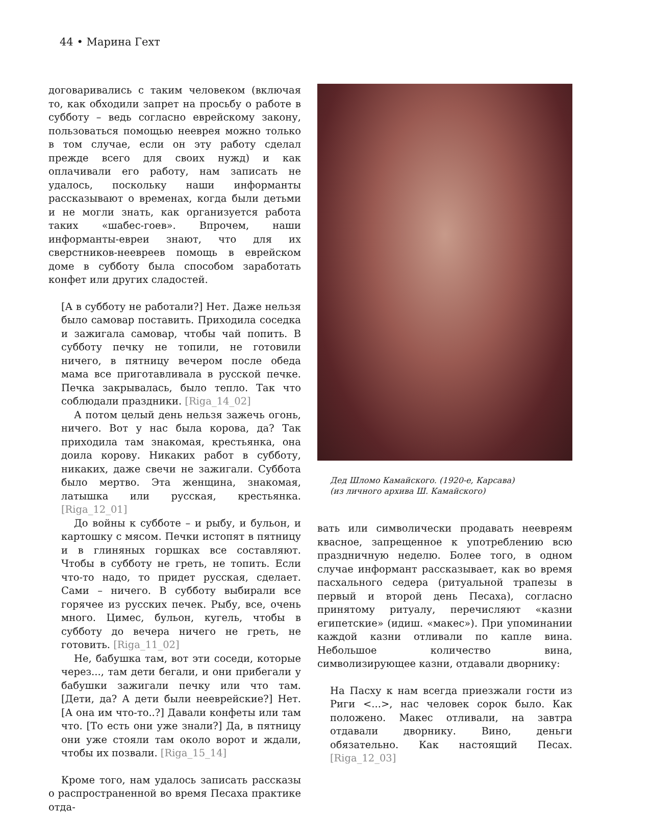44 • Марина Гехт
договаривались с таким человеком (включая то, как обходили запрет на просьбу о работе в субботу – ведь согласно еврейскому закону, пользоваться помощью нееврея можно только в том случае, если он эту работу сделал прежде всего для своих нужд) и как оплачивали его работу, нам записать не удалось, поскольку наши информанты рассказывают о временах, когда были детьми и не могли знать, как организуется работа таких «шабес-гоев». Впрочем, наши информанты-евреи знают, что для их сверстников-неевреев помощь в еврейском доме в субботу была способом заработать конфет или других сладостей.
[А в субботу не работали?] Нет. Даже нельзя было самовар поставить. Приходила соседка и зажигала самовар, чтобы чай попить. В субботу печку не топили, не готовили ничего, в пятницу вечером после обеда мама все приготавливала в русской печке. Печка закрывалась, было тепло. Так что соблюдали праздники. [Riga_14_02]
А потом целый день нельзя зажечь огонь, ничего. Вот у нас была корова, да? Так приходила там знакомая, крестьянка, она доила корову. Никаких работ в субботу, никаких, даже свечи не зажигали. Суббота было мертво. Эта женщина, знакомая, латышка или русская, крестьянка. [Riga_12_01]
До войны к субботе – и рыбу, и бульон, и картошку с мясом. Печки истопят в пятницу и в глиняных горшках все составляют. Чтобы в субботу не греть, не топить. Если что-то надо, то придет русская, сделает. Сами – ничего. В субботу выбирали все горячее из русских печек. Рыбу, все, очень много. Цимес, бульон, кугель, чтобы в субботу до вечера ничего не греть, не готовить. [Riga_11_02]
Не, бабушка там, вот эти соседи, которые через..., там дети бегали, и они прибегали у бабушки зажигали печку или что там. [Дети, да? А дети были нееврейские?] Нет. [А она им что-то..?] Давали конфеты или там что. [То есть они уже знали?] Да, в пятницу они уже стояли там около ворот и ждали, чтобы их позвали. [Riga_15_14]
Кроме того, нам удалось записать рассказы о распространенной во время Песаха практике отда-
Дед Шломо Камайского. (1920-е, Карсава)
(из личного архива Ш. Камайского)
вать или символически продавать неевреям квасное, запрещенное к употреблению всю праздничную неделю. Более того, в одном случае информант рассказывает, как во время пасхального седера (ритуальной трапезы в первый и второй день Песаха), согласно принятому ритуалу, перечисляют «казни египетские» (идиш. «макес»). При упоминании каждой казни отливали по капле вина. Небольшое количество вина, символизирующее казни, отдавали дворнику:
На Пасху к нам всегда приезжали гости из Риги <...>, нас человек сорок было. Как положено. Макес отливали, на завтра отдавали дворнику. Вино, деньги обязательно. Как настоящий Песах. [Riga_12_03]